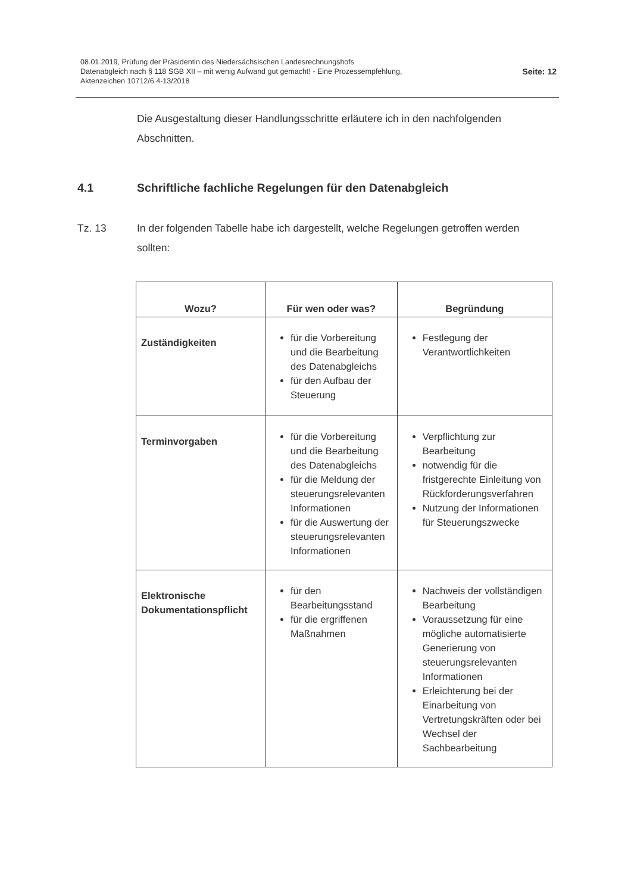08.01.2019, Prüfung der Präsidentin des Niedersächsischen Landesrechnungshofs
Datenabgleich nach § 118 SGB XII – mit wenig Aufwand gut gemacht! - Eine Prozessempfehlung,
Aktenzeichen 10712/6.4-13/2018
Seite: 12
Die Ausgestaltung dieser Handlungsschritte erläutere ich in den nachfolgenden Abschnitten.
4.1 Schriftliche fachliche Regelungen für den Datenabgleich
Tz. 13 In der folgenden Tabelle habe ich dargestellt, welche Regelungen getroffen werden sollten:
| Wozu? | Für wen oder was? | Begründung |
| --- | --- | --- |
| Zuständigkeiten | für die Vorbereitung und die Bearbeitung des Datenabgleichs für den Aufbau der Steuerung | Festlegung der Verantwortlichkeiten |
| Terminvorgaben | für die Vorbereitung und die Bearbeitung des Datenabgleichs für die Meldung der steuerungsrelevanten Informationen für die Auswertung der steuerungsrelevanten Informationen | Verpflichtung zur Bearbeitung notwendig für die fristgerechte Einleitung von Rückforderungsverfahren Nutzung der Informationen für Steuerungszwecke |
| Elektronische Dokumentationspflicht | für den Bearbeitungsstand für die ergriffenen Maßnahmen | Nachweis der vollständigen Bearbeitung Voraussetzung für eine mögliche automatisierte Generierung von steuerungsrelevanten Informationen Erleichterung bei der Einarbeitung von Vertretungskräften oder bei Wechsel der Sachbearbeitung |